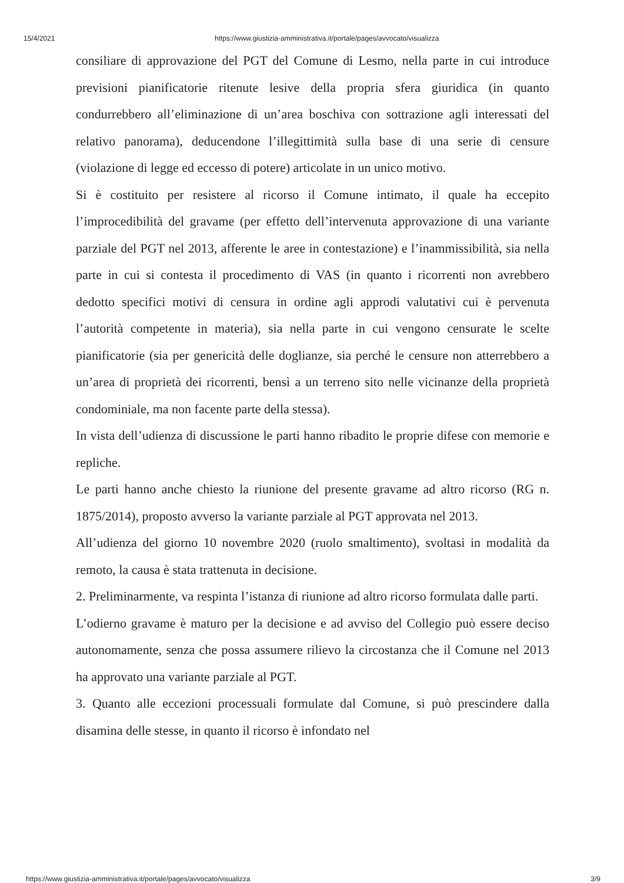15/4/2021 https://www.giustizia-amministrativa.it/portale/pages/avvocato/visualizza
consiliare di approvazione del PGT del Comune di Lesmo, nella parte in cui introduce previsioni pianificatorie ritenute lesive della propria sfera giuridica (in quanto condurrebbero all’eliminazione di un’area boschiva con sottrazione agli interessati del relativo panorama), deducendone l’illegittimità sulla base di una serie di censure (violazione di legge ed eccesso di potere) articolate in un unico motivo.
Si è costituito per resistere al ricorso il Comune intimato, il quale ha eccepito l’improcedibilità del gravame (per effetto dell’intervenuta approvazione di una variante parziale del PGT nel 2013, afferente le aree in contestazione) e l’inammissibilità, sia nella parte in cui si contesta il procedimento di VAS (in quanto i ricorrenti non avrebbero dedotto specifici motivi di censura in ordine agli approdi valutativi cui è pervenuta l’autorità competente in materia), sia nella parte in cui vengono censurate le scelte pianificatorie (sia per genericità delle doglianze, sia perché le censure non atterrebbero a un’area di proprietà dei ricorrenti, bensì a un terreno sito nelle vicinanze della proprietà condominiale, ma non facente parte della stessa).
In vista dell’udienza di discussione le parti hanno ribadito le proprie difese con memorie e repliche.
Le parti hanno anche chiesto la riunione del presente gravame ad altro ricorso (RG n. 1875/2014), proposto avverso la variante parziale al PGT approvata nel 2013.
All’udienza del giorno 10 novembre 2020 (ruolo smaltimento), svoltasi in modalità da remoto, la causa è stata trattenuta in decisione.
2. Preliminarmente, va respinta l’istanza di riunione ad altro ricorso formulata dalle parti.
L’odierno gravame è maturo per la decisione e ad avviso del Collegio può essere deciso autonomamente, senza che possa assumere rilievo la circostanza che il Comune nel 2013 ha approvato una variante parziale al PGT.
3. Quanto alle eccezioni processuali formulate dal Comune, si può prescindere dalla disamina delle stesse, in quanto il ricorso è infondato nel
https://www.giustizia-amministrativa.it/portale/pages/avvocato/visualizza 3/9